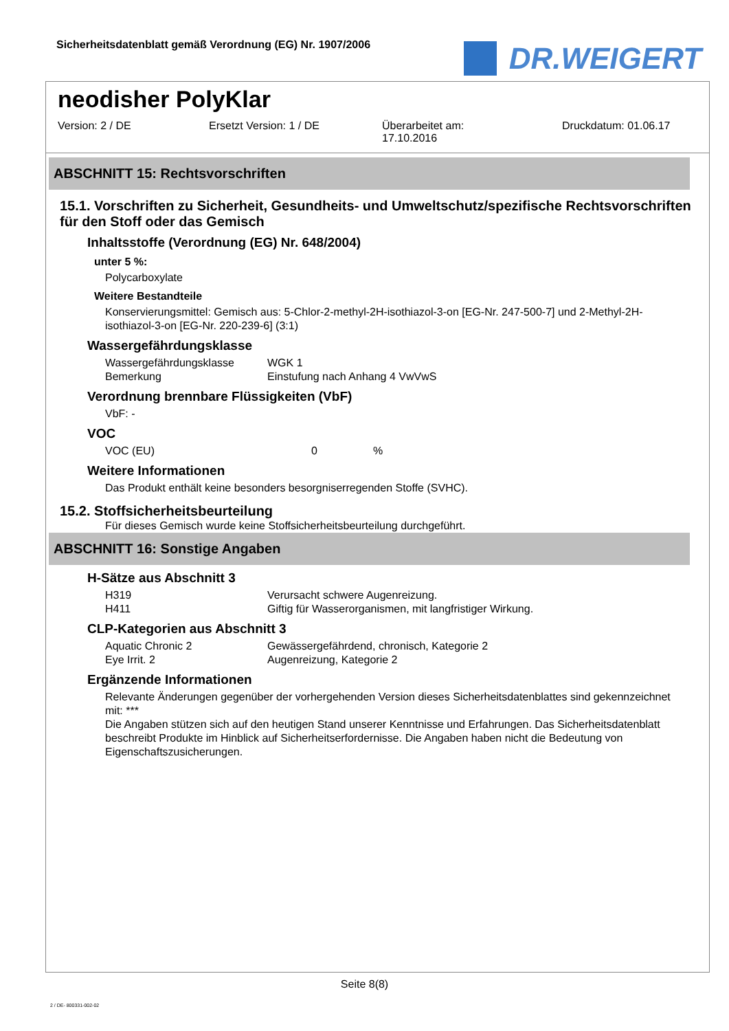Sicherheitsdatenblatt gemäß Verordnung (EG) Nr. 1907/2006
DR.WEIGERT
neodisher PolyKlar
Version: 2 / DE Ersetzt Version: 1 / DE Überarbeitet am:
17.10.2016
Druckdatum: 01.06.17
ABSCHNITT 15: Rechtsvorschriften
15.1. Vorschriften zu Sicherheit, Gesundheits- und Umweltschutz/spezifische Rechtsvorschriften für den Stoff oder das Gemisch
Inhaltsstoffe (Verordnung (EG) Nr. 648/2004)
unter 5 %:
Polycarboxylate
Weitere Bestandteile
Konservierungsmittel: Gemisch aus: 5-Chlor-2-methyl-2H-isothiazol-3-on [EG-Nr. 247-500-7] und 2-Methyl-2H-isothiazol-3-on [EG-Nr. 220-239-6] (3:1)
Wassergefährdungsklasse
| Wassergefährdungsklasse | WGK 1 |
| Bemerkung | Einstufung nach Anhang 4 VwVwS |
Verordnung brennbare Flüssigkeiten (VbF)
VbF: -
VOC
| VOC (EU) | 0 | % |
Weitere Informationen
Das Produkt enthält keine besonders besorgniserregenden Stoffe (SVHC).
15.2. Stoffsicherheitsbeurteilung
Für dieses Gemisch wurde keine Stoffsicherheitsbeurteilung durchgeführt.
ABSCHNITT 16: Sonstige Angaben
H-Sätze aus Abschnitt 3
| H319 | Verursacht schwere Augenreizung. |
| H411 | Giftig für Wasserorganismen, mit langfristiger Wirkung. |
CLP-Kategorien aus Abschnitt 3
| Aquatic Chronic 2 | Gewässergefährdend, chronisch, Kategorie 2 |
| Eye Irrit. 2 | Augenreizung, Kategorie 2 |
Ergänzende Informationen
Relevante Änderungen gegenüber der vorhergehenden Version dieses Sicherheitsdatenblattes sind gekennzeichnet mit: ***
Die Angaben stützen sich auf den heutigen Stand unserer Kenntnisse und Erfahrungen. Das Sicherheitsdatenblatt beschreibt Produkte im Hinblick auf Sicherheitserfordernisse. Die Angaben haben nicht die Bedeutung von Eigenschaftszusicherungen.
Seite 8(8)
2 / DE- 800331-002-02